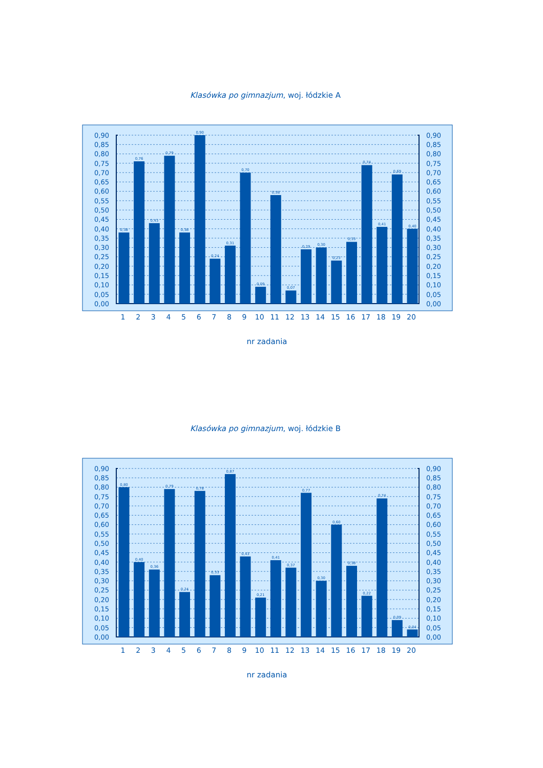Klasówka po gimnazjum, woj. łódzkie A
0,90
0,85
0,80
0,75
0,70
0,65
0,60
0,55
0,50
0,45
0,40
0,35
0,30
0,25
0,20
0,15
0,10
0,05
0,00
0,38
0,76
0,43
0,79
0,38
0,90
0,24
0,31
0,70
0,09
0,58
0,07
0,29
0,30
0,23
0,33
0,74
0,41
0,69
0,40
0,90
0,85
0,80
0,75
0,70
0,65
0,60
0,55
0,50
0,45
0,40
0,35
0,30
0,25
0,20
0,15
0,10
0,05
0,00
1
2
3
4
5
6
7
8
9
10
11
12
13
14
15
16
17
18
19
20
nr zadania
Klasówka po gimnazjum, woj. łódzkie B
0,90
0,85
0,80
0,75
0,70
0,65
0,60
0,55
0,50
0,45
0,40
0,35
0,30
0,25
0,20
0,15
0,10
0,05
0,00
0,80
0,40
0,36
0,79
0,24
0,78
0,33
0,87
0,43
0,21
0,41
0,37
0,77
0,30
0,60
0,38
0,22
0,74
0,09
0,04
0,90
0,85
0,80
0,75
0,70
0,65
0,60
0,55
0,50
0,45
0,40
0,35
0,30
0,25
0,20
0,15
0,10
0,05
0,00
1
2
3
4
5
6
7
8
9
10
11
12
13
14
15
16
17
18
19
20
nr zadania